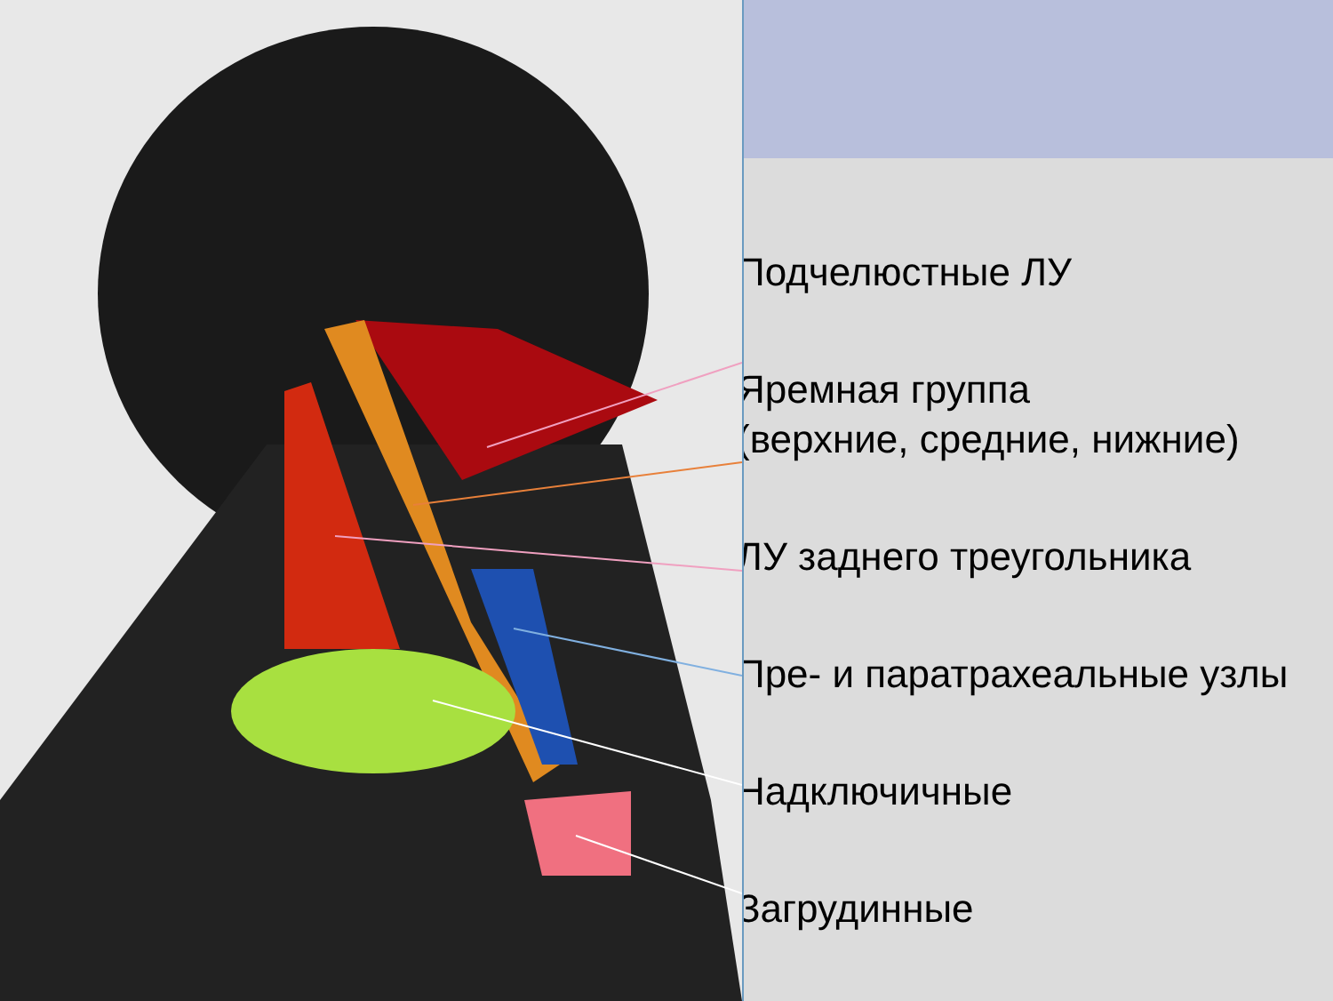Подчелюстные ЛУ
Яремная группа
(верхние, средние, нижние)
ЛУ заднего треугольника
Пре- и паратрахеальные узлы
Надключичные
Загрудинные